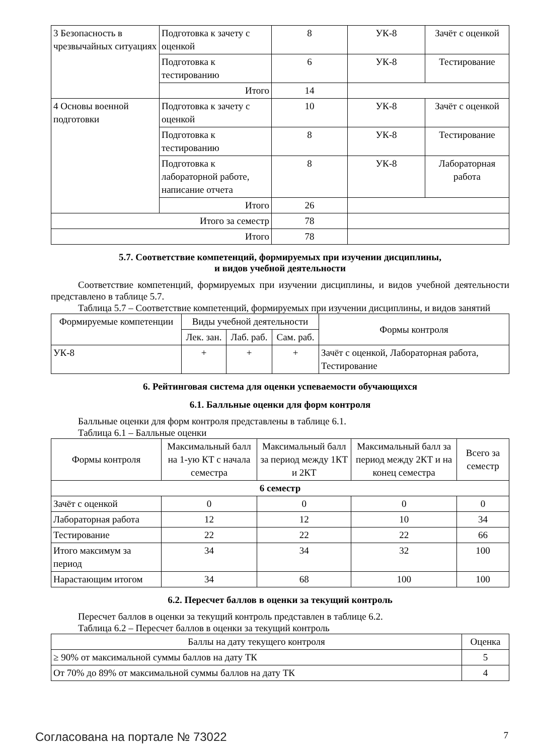| 3 Безопасность в чрезвычайных ситуациях | Подготовка к зачету с оценкой | 8 | УК-8 | Зачёт с оценкой |
| | Подготовка к тестированию | 6 | УК-8 | Тестирование |
| | Итого | 14 | | |
| 4 Основы военной подготовки | Подготовка к зачету с оценкой | 10 | УК-8 | Зачёт с оценкой |
| | Подготовка к тестированию | 8 | УК-8 | Тестирование |
| | Подготовка к лабораторной работе, написание отчета | 8 | УК-8 | Лабораторная работа |
| | Итого | 26 | | |
| Итого за семестр | | 78 | | |
| Итого | | 78 | | |
5.7. Соответствие компетенций, формируемых при изучении дисциплины,
и видов учебной деятельности
Соответствие компетенций, формируемых при изучении дисциплины, и видов учебной деятельности представлено в таблице 5.7.
Таблица 5.7 – Соответствие компетенций, формируемых при изучении дисциплины, и видов занятий
| Формируемые компетенции | Виды учебной деятельности | | | Формы контроля |
| --- | --- | --- | --- | --- |
| | Лек. зан. | Лаб. раб. | Сам. раб. | |
| УК-8 | + | + | + | Зачёт с оценкой, Лабораторная работа, Тестирование |
6. Рейтинговая система для оценки успеваемости обучающихся
6.1. Балльные оценки для форм контроля
Балльные оценки для форм контроля представлены в таблице 6.1.
Таблица 6.1 – Балльные оценки
| Формы контроля | Максимальный балл на 1-ую КТ с начала семестра | Максимальный балл за период между 1КТ и 2КТ | Максимальный балл за период между 2КТ и на конец семестра | Всего за семестр |
| --- | --- | --- | --- | --- |
| 6 семестр | | | | |
| Зачёт с оценкой | 0 | 0 | 0 | 0 |
| Лабораторная работа | 12 | 12 | 10 | 34 |
| Тестирование | 22 | 22 | 22 | 66 |
| Итого максимум за период | 34 | 34 | 32 | 100 |
| Нарастающим итогом | 34 | 68 | 100 | 100 |
6.2. Пересчет баллов в оценки за текущий контроль
Пересчет баллов в оценки за текущий контроль представлен в таблице 6.2.
Таблица 6.2 – Пересчет баллов в оценки за текущий контроль
| Баллы на дату текущего контроля | Оценка |
| --- | --- |
| ≥ 90% от максимальной суммы баллов на дату ТК | 5 |
| От 70% до 89% от максимальной суммы баллов на дату ТК | 4 |
Согласована на портале № 73022 7